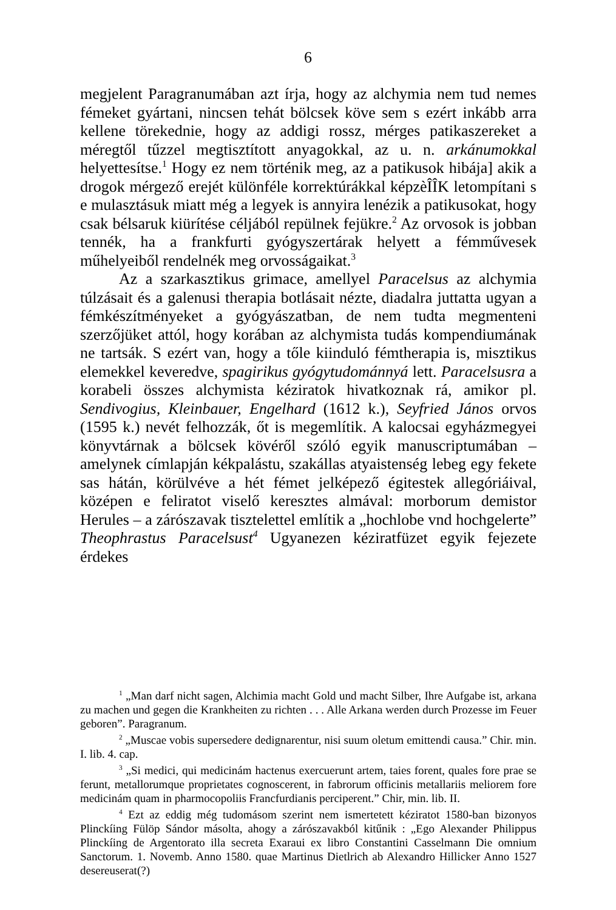6
megjelent Paragranumában azt írja, hogy az alchymia nem tud nemes fémeket gyártani, nincsen tehát bölcsek köve sem s ezért inkább arra kellene törekednie, hogy az addigi rossz, mérges patikaszereket a méregtől tűzzel megtisztított anyagokkal, az u. n. arkánumokkal helyettesítse.<sup>1</sup> Hogy ez nem történik meg, az a patikusok hibája] akik a drogok mérgező erejét különféle korrek­túrákkal képzèÎÎK letompítani s e mulasztásuk miatt még a legyek is annyira lenézik a patikusokat, hogy csak bélsaruk kiürítése céljából repülnek fejükre.<sup>2</sup> Az orvosok is jobban tennék, ha a frankfurti gyógyszertárak helyett a fémművesek műhelyeiből rendel­nék meg orvosságaikat.<sup>3</sup>
Az a szarkasztikus grimace, amellyel Paracelsus az alchymia túlzásait és a galenusi therapia botlásait nézte, diadalra juttatta ugyan a fémkészítményeket a gyógyászatban, de nem tudta meg­menteni szerzőjüket attól, hogy korában az alchymista tudás kompendiumának ne tartsák. S ezért van, hogy a tőle kiinduló fémtherapia is, misztikus elemekkel keveredve, spagirikus gyógy­tudománnyá lett. Paracelsusra a korabeli összes alchymista kéz­iratok hivatkoznak rá, amikor pl. Sendivogius, Kleinbauer, Engelhard (1612 k.), Seyfried János orvos (1595 k.) nevét felhozzák, őt is megemlítik. A kalocsai egyházmegyei könyvtárnak a bölcsek kö­véről szóló egyik manuscriptumában – amelynek címlapján kék­palástu, szakállas atyaistenség lebeg egy fekete sas hátán, körül­véve a hét fémet jelképező égitestek allegóriáival, középen e fel­iratot viselő keresztes almával: morborum demistor Herules – a zárószavak tisztelettel említik a „hochlobe vnd hochgelerte” Theo­phrastus Paracelsust<sup>4</sup> Ugyanezen kéziratfüzet egyik fejezete érdekes
<sup>1</sup> „Man darf nicht sagen, Alchimia macht Gold und macht Silber, Ihre Aufgabe ist, arkana zu machen und gegen die Krankheiten zu richten . . . Alle Arkana werden durch Prozesse im Feuer geboren”. Paragranum.
<sup>2</sup> „Muscae vobis supersedere dedignarentur, nisi suum oletum emit­tendi causa.” Chir. min. I. lib. 4. cap.
<sup>3</sup> „Si medici, qui medicinám hactenus exercuerunt artem, taies forent, quales fore prae se ferunt, metallorumque proprietates cognoscerent, in fabrorum officinis metallariis meliorem fore medicinám quam in pharmo­copoliis Francfurdianis perciperent.” Chir, min. lib. II.
<sup>4</sup> Ezt az eddig még tudomásom szerint nem ismertetett kéziratot 1580-ban bizonyos Plinckíing Fülöp Sándor másolta, ahogy a zárószavakból kitűnik : „Ego Alexander Philippus Plinckíing de Argentorato illa secreta Exaraui ex libro Constantini Casselmann Die omnium Sanctorum. 1. Novemb. Anno 1580. quae Martinus Dietlrich ab Alexandro Hillicker Anno 1527 desereuserat(?)